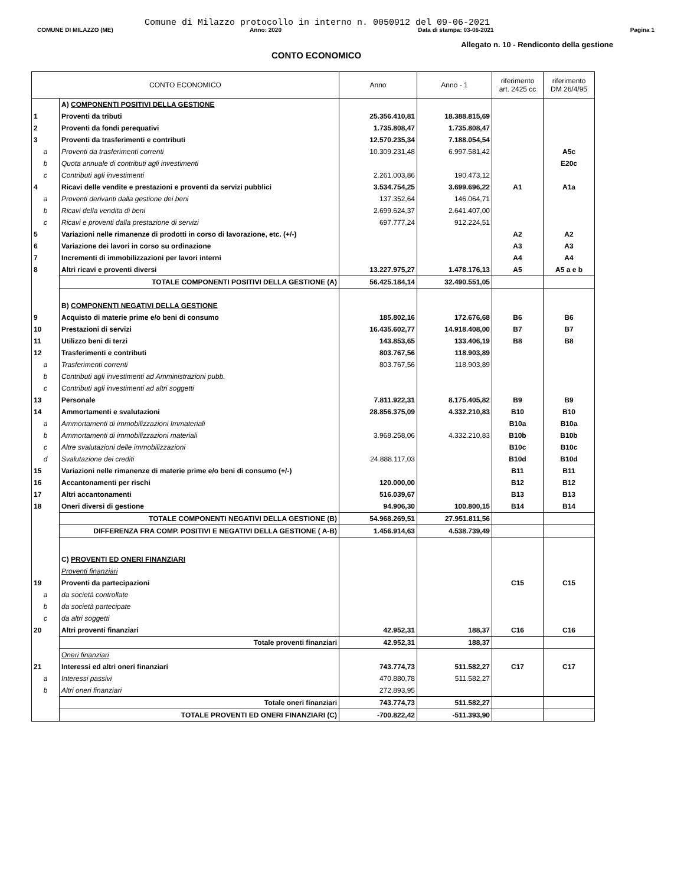Comune di Milazzo protocollo in interno n. 0050912 del 09-06-2021
COMUNE DI MILAZZO (ME) Anno: 2020 Data di stampa: 03-06-2021 Pagina 1
Allegato n. 10 - Rendiconto della gestione
CONTO ECONOMICO
| CONTO ECONOMICO | | Anno | Anno - 1 | riferimento art. 2425 cc | riferimento DM 26/4/95 |
| --- | --- | --- | --- | --- | --- |
| | A) COMPONENTI POSITIVI DELLA GESTIONE | | | | |
| 1 | Proventi da tributi | 25.356.410,81 | 18.388.815,69 | | |
| 2 | Proventi da fondi perequativi | 1.735.808,47 | 1.735.808,47 | | |
| 3 | Proventi da trasferimenti e contributi | 12.570.235,34 | 7.188.054,54 | | |
| a | Proventi da trasferimenti correnti | 10.309.231,48 | 6.997.581,42 | | A5c |
| b | Quota annuale di contributi agli investimenti | | | | E20c |
| c | Contributi agli investimenti | 2.261.003,86 | 190.473,12 | | |
| 4 | Ricavi delle vendite e prestazioni e proventi da servizi pubblici | 3.534.754,25 | 3.699.696,22 | A1 | A1a |
| a | Proventi derivanti dalla gestione dei beni | 137.352,64 | 146.064,71 | | |
| b | Ricavi della vendita di beni | 2.699.624,37 | 2.641.407,00 | | |
| c | Ricavi e proventi dalla prestazione di servizi | 697.777,24 | 912.224,51 | | |
| 5 | Variazioni nelle rimanenze di prodotti in corso di lavorazione, etc. (+/-) | | | A2 | A2 |
| 6 | Variazione dei lavori in corso su ordinazione | | | A3 | A3 |
| 7 | Incrementi di immobilizzazioni per lavori interni | | | A4 | A4 |
| 8 | Altri ricavi e proventi diversi | 13.227.975,27 | 1.478.176,13 | A5 | A5 a e b |
| | TOTALE COMPONENTI POSITIVI DELLA GESTIONE (A) | 56.425.184,14 | 32.490.551,05 | | |
| | B) COMPONENTI NEGATIVI DELLA GESTIONE | | | | |
| 9 | Acquisto di materie prime e/o beni di consumo | 185.802,16 | 172.676,68 | B6 | B6 |
| 10 | Prestazioni di servizi | 16.435.602,77 | 14.918.408,00 | B7 | B7 |
| 11 | Utilizzo beni di terzi | 143.853,65 | 133.406,19 | B8 | B8 |
| 12 | Trasferimenti e contributi | 803.767,56 | 118.903,89 | | |
| a | Trasferimenti correnti | 803.767,56 | 118.903,89 | | |
| b | Contributi agli investimenti ad Amministrazioni pubb. | | | | |
| c | Contributi agli investimenti ad altri soggetti | | | | |
| 13 | Personale | 7.811.922,31 | 8.175.405,82 | B9 | B9 |
| 14 | Ammortamenti e svalutazioni | 28.856.375,09 | 4.332.210,83 | B10 | B10 |
| a | Ammortamenti di immobilizzazioni Immateriali | | | B10a | B10a |
| b | Ammortamenti di immobilizzazioni materiali | 3.968.258,06 | 4.332.210,83 | B10b | B10b |
| c | Altre svalutazioni delle immobilizzazioni | | | B10c | B10c |
| d | Svalutazione dei crediti | 24.888.117,03 | | B10d | B10d |
| 15 | Variazioni nelle rimanenze di materie prime e/o beni di consumo (+/-) | | | B11 | B11 |
| 16 | Accantonamenti per rischi | 120.000,00 | | B12 | B12 |
| 17 | Altri accantonamenti | 516.039,67 | | B13 | B13 |
| 18 | Oneri diversi di gestione | 94.906,30 | 100.800,15 | B14 | B14 |
| | TOTALE COMPONENTI NEGATIVI DELLA GESTIONE (B) | 54.968.269,51 | 27.951.811,56 | | |
| | DIFFERENZA FRA COMP. POSITIVI E NEGATIVI DELLA GESTIONE ( A-B) | 1.456.914,63 | 4.538.739,49 | | |
| | C) PROVENTI ED ONERI FINANZIARI | | | | |
| | Proventi finanziari | | | | |
| 19 | Proventi da partecipazioni | | | C15 | C15 |
| a | da società controllate | | | | |
| b | da società partecipate | | | | |
| c | da altri soggetti | | | | |
| 20 | Altri proventi finanziari | 42.952,31 | 188,37 | C16 | C16 |
| | Totale proventi finanziari | 42.952,31 | 188,37 | | |
| | Oneri finanziari | | | | |
| 21 | Interessi ed altri oneri finanziari | 743.774,73 | 511.582,27 | C17 | C17 |
| a | Interessi passivi | 470.880,78 | 511.582,27 | | |
| b | Altri oneri finanziari | 272.893,95 | | | |
| | Totale oneri finanziari | 743.774,73 | 511.582,27 | | |
| | TOTALE PROVENTI ED ONERI FINANZIARI (C) | -700.822,42 | -511.393,90 | | |